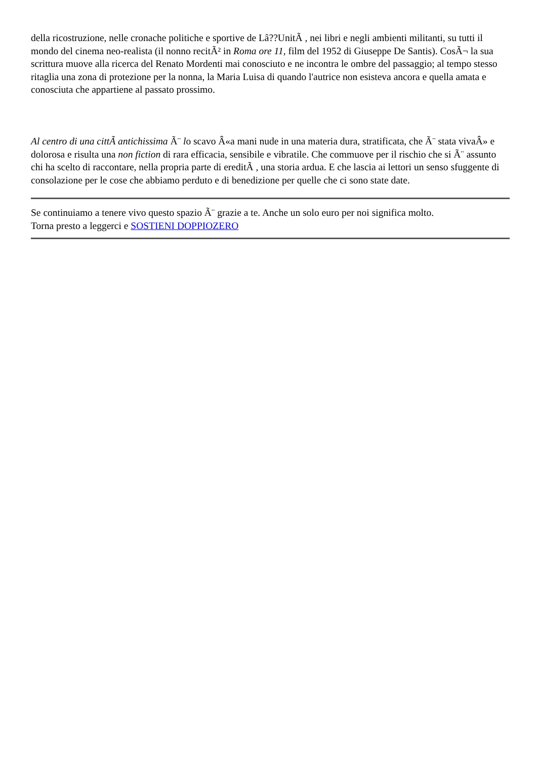della ricostruzione, nelle cronache politiche e sportive de Lâ??UnitÃ , nei libri e negli ambienti militanti, su tutti il mondo del cinema neo-realista (il nonno recitÃ² in Roma ore 11, film del 1952 di Giuseppe De Santis). CosÃ¬ la sua scrittura muove alla ricerca del Renato Mordenti mai conosciuto e ne incontra le ombre del passaggio; al tempo stesso ritaglia una zona di protezione per la nonna, la Maria Luisa di quando l'autrice non esisteva ancora e quella amata e conosciuta che appartiene al passato prossimo.
Al centro di una cittÃ antichissima Ã¨ lo scavo Â«a mani nude in una materia dura, stratificata, che Ã¨ stata vivaÂ» e dolorosa e risulta una non fiction di rara efficacia, sensibile e vibratile. Che commuove per il rischio che si Ã¨ assunto chi ha scelto di raccontare, nella propria parte di ereditÃ , una storia ardua. E che lascia ai lettori un senso sfuggente di consolazione per le cose che abbiamo perduto e di benedizione per quelle che ci sono state date.
Se continuiamo a tenere vivo questo spazio Ã¨ grazie a te. Anche un solo euro per noi significa molto.
Torna presto a leggerci e SOSTIENI DOPPIOZERO